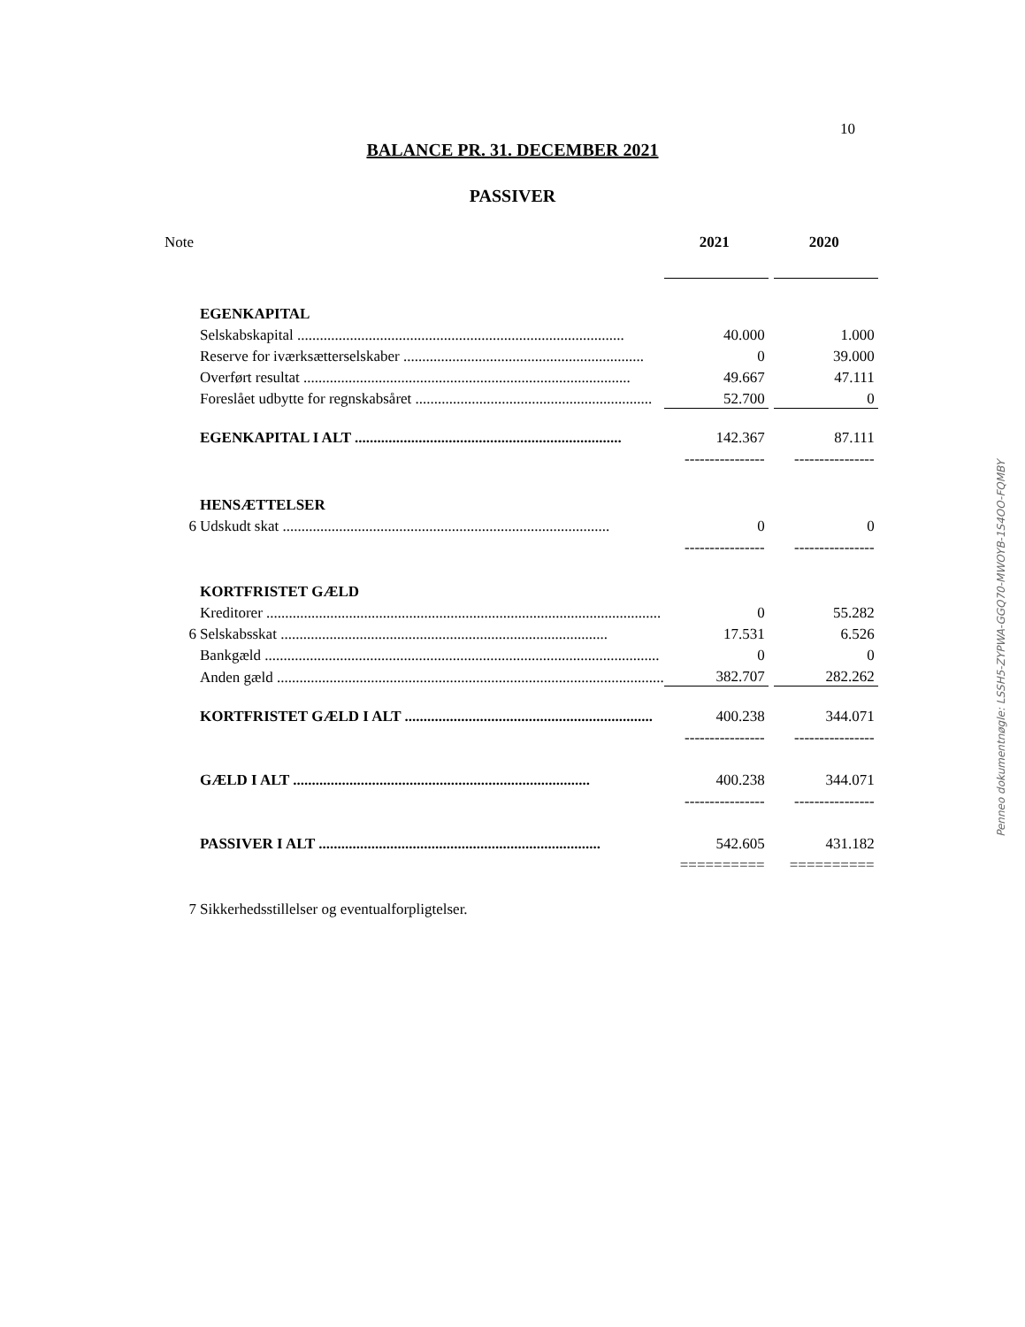10
BALANCE PR. 31. DECEMBER 2021
PASSIVER
| Note | | 2021 | | 2020 |
| | EGENKAPITAL | | | |
| | Selskabskapital ....................................................................................... | 40.000 | | 1.000 |
| | Reserve for iværksætterselskaber ................................................................ | 0 | | 39.000 |
| | Overført resultat ....................................................................................... | 49.667 | | 47.111 |
| | Foreslået udbytte for regnskabsåret ............................................................... | 52.700 | | 0 |
| | EGENKAPITAL I ALT ....................................................................... | 142.367 | | 87.111 |
| | | ---------------- | | ---------------- |
| | HENSÆTTELSER | | | |
| 6 | Udskudt skat ....................................................................................... | 0 | | 0 |
| | | ---------------- | | ---------------- |
| | KORTFRISTET GÆLD | | | |
| | Kreditorer ......................................................................................................... | 0 | | 55.282 |
| 6 | Selskabsskat ....................................................................................... | 17.531 | | 6.526 |
| | Bankgæld ......................................................................................................... | 0 | | 0 |
| | Anden gæld ....................................................................................................... | 382.707 | | 282.262 |
| | KORTFRISTET GÆLD I ALT .................................................................. | 400.238 | | 344.071 |
| | | ---------------- | | ---------------- |
| | GÆLD I ALT ............................................................................... | 400.238 | | 344.071 |
| | | ---------------- | | ---------------- |
| | PASSIVER I ALT ........................................................................... | 542.605 | | 431.182 |
| | | ========== | | ========== |
| 7 | Sikkerhedsstillelser og eventualforpligtelser. | | | |
Penneo dokumentnøgle: LSSH5-ZYPWA-GGQ70-MWOYB-1S4OO-FQMBY